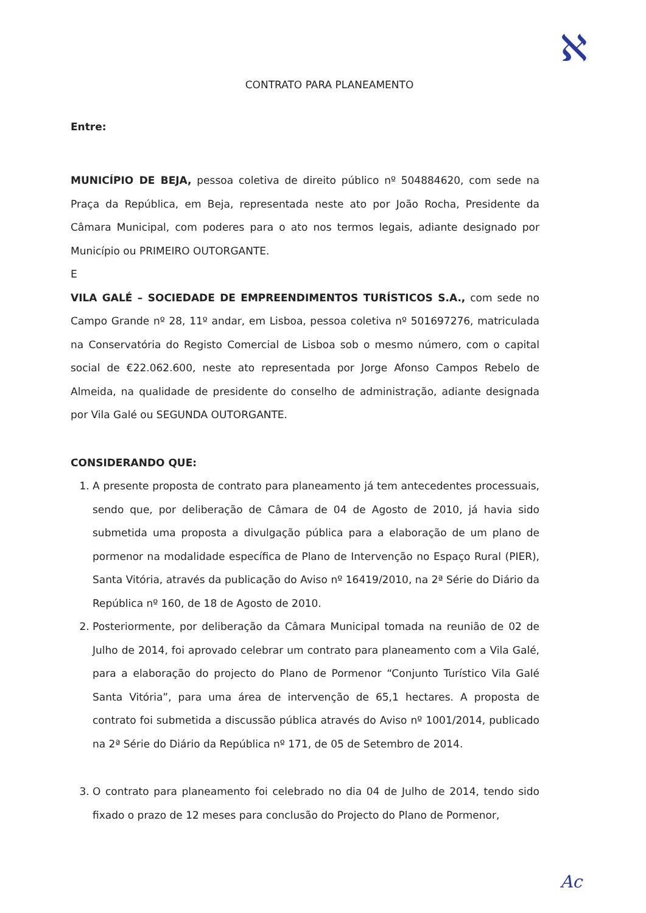CONTRATO PARA PLANEAMENTO
Entre:
MUNICÍPIO DE BEJA, pessoa coletiva de direito público nº 504884620, com sede na Praça da República, em Beja, representada neste ato por João Rocha, Presidente da Câmara Municipal, com poderes para o ato nos termos legais, adiante designado por Município ou PRIMEIRO OUTORGANTE.
E
VILA GALÉ – SOCIEDADE DE EMPREENDIMENTOS TURÍSTICOS S.A., com sede no Campo Grande nº 28, 11º andar, em Lisboa, pessoa coletiva nº 501697276, matriculada na Conservatória do Registo Comercial de Lisboa sob o mesmo número, com o capital social de €22.062.600, neste ato representada por Jorge Afonso Campos Rebelo de Almeida, na qualidade de presidente do conselho de administração, adiante designada por Vila Galé ou SEGUNDA OUTORGANTE.
CONSIDERANDO QUE:
1. A presente proposta de contrato para planeamento já tem antecedentes processuais, sendo que, por deliberação de Câmara de 04 de Agosto de 2010, já havia sido submetida uma proposta a divulgação pública para a elaboração de um plano de pormenor na modalidade específica de Plano de Intervenção no Espaço Rural (PIER), Santa Vitória, através da publicação do Aviso nº 16419/2010, na 2ª Série do Diário da República nº 160, de 18 de Agosto de 2010.
2. Posteriormente, por deliberação da Câmara Municipal tomada na reunião de 02 de Julho de 2014, foi aprovado celebrar um contrato para planeamento com a Vila Galé, para a elaboração do projecto do Plano de Pormenor “Conjunto Turístico Vila Galé Santa Vitória”, para uma área de intervenção de 65,1 hectares. A proposta de contrato foi submetida a discussão pública através do Aviso nº 1001/2014, publicado na 2ª Série do Diário da República nº 171, de 05 de Setembro de 2014.
3. O contrato para planeamento foi celebrado no dia 04 de Julho de 2014, tendo sido fixado o prazo de 12 meses para conclusão do Projecto do Plano de Pormenor,
ℵ
Ac